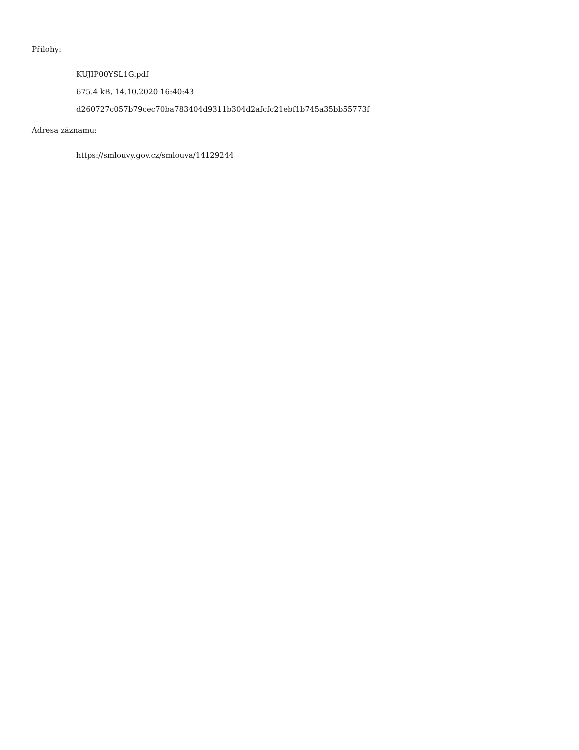Přílohy:
KUJIP00YSL1G.pdf
675.4 kB, 14.10.2020 16:40:43
d260727c057b79cec70ba783404d9311b304d2afcfc21ebf1b745a35bb55773f
Adresa záznamu:
https://smlouvy.gov.cz/smlouva/14129244